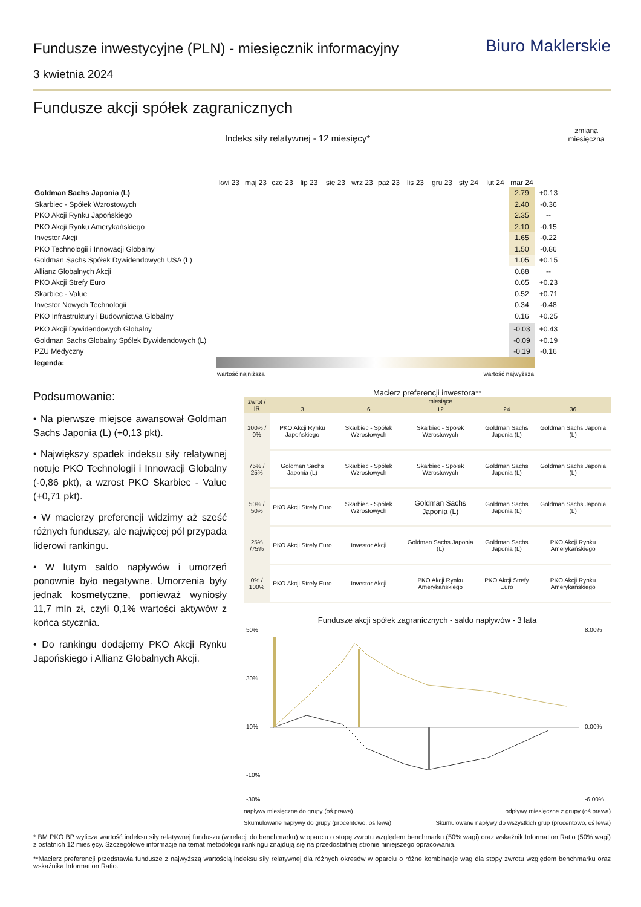Biuro Maklerskie
Fundusze inwestycyjne (PLN) - miesięcznik informacyjny
3 kwietnia 2024
Fundusze akcji spółek zagranicznych
| Indeks siły relatywnej - 12 miesięcy* | | | | | | | | | | | | | | zmiana miesięczna |
| --- | --- | --- | --- | --- | --- | --- | --- | --- | --- | --- | --- | --- | --- | --- |
| | kwi 23 | maj 23 | cze 23 | lip 23 | sie 23 | wrz 23 | paź 23 | lis 23 | gru 23 | sty 24 | lut 24 | mar 24 | | |
| Goldman Sachs Japonia (L) | | | | | | | | | | | | 2.79 | +0.13 | |
| Skarbiec - Spółek Wzrostowych | | | | | | | | | | | | 2.40 | -0.36 | |
| PKO Akcji Rynku Japońskiego | | | | | | | | | | | | 2.35 | -- | |
| PKO Akcji Rynku Amerykańskiego | | | | | | | | | | | | 2.10 | -0.15 | |
| Investor Akcji | | | | | | | | | | | | 1.65 | -0.22 | |
| PKO Technologii i Innowacji Globalny | | | | | | | | | | | | 1.50 | -0.86 | |
| Goldman Sachs Spółek Dywidendowych USA (L) | | | | | | | | | | | | 1.05 | +0.15 | |
| Allianz Globalnych Akcji | | | | | | | | | | | | 0.88 | -- | |
| PKO Akcji Strefy Euro | | | | | | | | | | | | 0.65 | +0.23 | |
| Skarbiec - Value | | | | | | | | | | | | 0.52 | +0.71 | |
| Investor Nowych Technologii | | | | | | | | | | | | 0.34 | -0.48 | |
| PKO Infrastruktury i Budownictwa Globalny | | | | | | | | | | | | 0.16 | +0.25 | |
| PKO Akcji Dywidendowych Globalny | | | | | | | | | | | | -0.03 | +0.43 | |
| Goldman Sachs Globalny Spółek Dywidendowych (L) | | | | | | | | | | | | -0.09 | +0.19 | |
| PZU Medyczny | | | | | | | | | | | | -0.19 | -0.16 | |
| legenda: | | | | | | | | | | | | | | |
| | wartość najniższa | | | | | | wartość najwyższa | | | | | | | |
Podsumowanie:
• Na pierwsze miejsce awansował Goldman Sachs Japonia (L) (+0,13 pkt).
• Największy spadek indeksu siły relatywnej notuje PKO Technologii i Innowacji Globalny (-0,86 pkt), a wzrost PKO Skarbiec - Value (+0,71 pkt).
• W macierzy preferencji widzimy aż sześć różnych funduszy, ale najwięcej pól przypada liderowi rankingu.
• W lutym saldo napływów i umorzeń ponownie było negatywne. Umorzenia były jednak kosmetyczne, ponieważ wyniosły 11,7 mln zł, czyli 0,1% wartości aktywów z końca stycznia.
• Do rankingu dodajemy PKO Akcji Rynku Japońskiego i Allianz Globalnych Akcji.
Macierz preferencji inwestora**
| zwrot / IR | miesiące | | | | |
| --- | --- | --- | --- | --- | --- |
| | 3 | 6 | 12 | 24 | 36 |
| 100% / 0% | PKO Akcji Rynku Japońskiego | Skarbiec - Spółek Wzrostowych | Skarbiec - Spółek Wzrostowych | Goldman Sachs Japonia (L) | Goldman Sachs Japonia (L) |
| 75% / 25% | Goldman Sachs Japonia (L) | Skarbiec - Spółek Wzrostowych | Skarbiec - Spółek Wzrostowych | Goldman Sachs Japonia (L) | Goldman Sachs Japonia (L) |
| 50% / 50% | PKO Akcji Strefy Euro | Skarbiec - Spółek Wzrostowych | Goldman Sachs Japonia (L) | Goldman Sachs Japonia (L) | Goldman Sachs Japonia (L) |
| 25% /75% | PKO Akcji Strefy Euro | Investor Akcji | Goldman Sachs Japonia (L) | Goldman Sachs Japonia (L) | PKO Akcji Rynku Amerykańskiego |
| 0% / 100% | PKO Akcji Strefy Euro | Investor Akcji | PKO Akcji Rynku Amerykańskiego | PKO Akcji Strefy Euro | PKO Akcji Rynku Amerykańskiego |
Fundusze akcji spółek zagranicznych - saldo napływów - 3 lata
50%
30%
10%
-10%
-30%
8.00%
0.00%
-6.00%
napływy miesięczne do grupy (oś prawa) odpływy miesięczne z grupy (oś prawa)
Skumulowane napływy do grupy (procentowo, oś lewa) Skumulowane napływy do wszystkich grup (procentowo, oś lewa)
* BM PKO BP wylicza wartość indeksu siły relatywnej funduszu (w relacji do benchmarku) w oparciu o stopę zwrotu względem benchmarku (50% wagi) oraz wskaźnik Information Ratio (50% wagi) z ostatnich 12 miesięcy. Szczegółowe informacje na temat metodologii rankingu znajdują się na przedostatniej stronie niniejszego opracowania.
**Macierz preferencji przedstawia fundusze z najwyższą wartością indeksu siły relatywnej dla różnych okresów w oparciu o różne kombinacje wag dla stopy zwrotu względem benchmarku oraz wskaźnika Information Ratio.